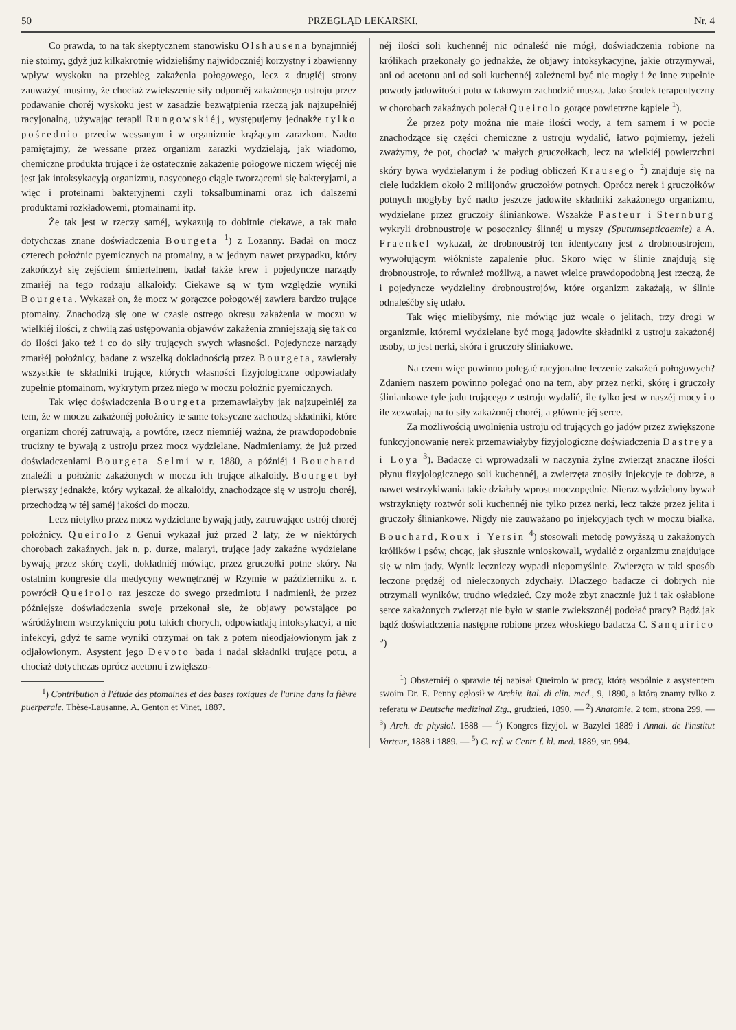50 PRZEGLĄD LEKARSKI. Nr. 4
Co prawda, to na tak skeptycznem stanowisku Olshausena bynajmniéj nie stoimy, gdyż już kilkakrotnie widzieliśmy najwidoczniéj korzystny i zbawienny wpływ wyskoku na przebieg zakażenia połogowego, lecz z drugiéj strony zauważyć musimy, że chociaż zwiększenie siły odporněj zakażonego ustroju przez podawanie choréj wyskoku jest w zasadzie bezwątpienia rzeczą jak najzupełniéj racyjonalną, używając terapii Rungowskiéj, występujemy jednakże tylko pośrednio przeciw wessanym i w organizmie krążącym zarazkom. Nadto pamiętajmy, że wessane przez organizm zarazki wydzielają, jak wiadomo, chemiczne produkta trujące i że ostatecznie zakażenie połogowe niczem więcéj nie jest jak intoksykacyją organizmu, nasyconego ciągle tworzącemi się bakteryjami, a więc i proteinami bakteryjnemi czyli toksalbuminami oraz ich dalszemi produktami rozkładowemi, ptomainami itp.
Że tak jest w rzeczy saméj, wykazują to dobitnie ciekawe, a tak mało dotychczas znane doświadczenia Bourgeta <sup>1</sup>) z Lozanny. Badał on mocz czterech położnic pyemicznych na ptomainy, a w jednym nawet przypadku, który zakończył się zejściem śmiertelnem, badał także krew i pojedyncze narządy zmarłéj na tego rodzaju alkaloidy. Ciekawe są w tym względzie wyniki Bourgeta. Wykazał on, że mocz w gorączce połogowéj zawiera bardzo trujące ptomainy. Znachodzą się one w czasie ostrego okresu zakażenia w moczu w wielkiéj ilości, z chwilą zaś ustępowania objawów zakażenia zmniejszają się tak co do ilości jako też i co do siły trujących swych własności. Pojedyncze narządy zmarłéj położnicy, badane z wszelką dokładnością przez Bourgeta, zawierały wszystkie te składniki trujące, których własności fizyjologiczne odpowiadały zupełnie ptomainom, wykrytym przez niego w moczu położnic pyemicznych.
Tak więc doświadczenia Bourgeta przemawiałyby jak najzupełniéj za tem, że w moczu zakażonéj położnicy te same toksyczne zachodzą składniki, które organizm choréj zatruwają, a powtóre, rzecz niemniéj ważna, że prawdopodobnie trucizny te bywają z ustroju przez mocz wydzielane. Nadmieniamy, że już przed doświadczeniami Bourgeta Selmi w r. 1880, a późniéj i Bouchard znaleźli u położnic zakażonych w moczu ich trujące alkaloidy. Bourget był pierwszy jednakże, który wykazał, że alkaloidy, znachodzące się w ustroju choréj, przechodzą w téj saméj jakości do moczu.
Lecz nietylko przez mocz wydzielane bywają jady, zatruwające ustrój choréj położnicy. Queirolo z Genui wykazał już przed 2 laty, że w niektórych chorobach zakaźnych, jak n. p. durze, malaryi, trujące jady zakaźne wydzielane bywają przez skórę czyli, dokładniéj mówiąc, przez gruczołki potne skóry. Na ostatnim kongresie dla medycyny wewnętrznéj w Rzymie w październiku z. r. powrócił Queirolo raz jeszcze do swego przedmiotu i nadmienił, że przez późniejsze doświadczenia swoje przekonał się, że objawy powstające po wśródżylnem wstrzyknięciu potu takich chorych, odpowiadają intoksykacyi, a nie infekcyi, gdyż te same wyniki otrzymał on tak z potem nieodjałowionym jak z odjałowionym. Asystent jego Devoto bada i nadal składniki trujące potu, a chociaż dotychczas oprócz acetonu i zwiększo-
<sup>1</sup>) Contribution à l'étude des ptomaines et des bases toxiques de l'urine dans la fièvre puerperale. Thèse-Lausanne. A. Genton et Vinet, 1887.
néj ilości soli kuchennéj nic odnaleść nie mógł, doświadczenia robione na królikach przekonały go jednakże, że objawy intoksykacyjne, jakie otrzymywał, ani od acetonu ani od soli kuchennéj zależnemi być nie mogły i że inne zupełnie powody jadowitości potu w takowym zachodzić muszą. Jako środek terapeutyczny w chorobach zakaźnych polecał Queirolo gorące powietrzne kąpiele <sup>1</sup>).
Że przez poty można nie małe ilości wody, a tem samem i w pocie znachodzące się części chemiczne z ustroju wydalić, łatwo pojmiemy, jeżeli zważymy, że pot, chociaż w małych gruczołkach, lecz na wielkiéj powierzchni skóry bywa wydzielanym i że podług obliczeń Krausego <sup>2</sup>) znajduje się na ciele ludzkiem około 2 milijonów gruczołów potnych. Oprócz nerek i gruczołków potnych mogłyby być nadto jeszcze jadowite składniki zakażonego organizmu, wydzielane przez gruczoły śliniankowe. Wszakże Pasteur i Sternburg wykryli drobnoustroje w posocznicy ślinnéj u myszy (Sputumsepticaemie) a A. Fraenkel wykazał, że drobnoustrój ten identyczny jest z drobnoustrojem, wywołującym włókniste zapalenie płuc. Skoro więc w ślinie znajdują się drobnoustroje, to również możliwą, a nawet wielce prawdopodobną jest rzeczą, że i pojedyncze wydzieliny drobnoustrojów, które organizm zakażają, w ślinie odnaleśćby się udało.
Tak więc mielibyśmy, nie mówiąc już wcale o jelitach, trzy drogi w organizmie, któremi wydzielane być mogą jadowite składniki z ustroju zakażonéj osoby, to jest nerki, skóra i gruczoły śliniakowe.
Na czem więc powinno polegać racyjonalne leczenie zakażeń połogowych? Zdaniem naszem powinno polegać ono na tem, aby przez nerki, skórę i gruczoły śliniankowe tyle jadu trującego z ustroju wydalić, ile tylko jest w naszéj mocy i o ile zezwalają na to siły zakażonéj choréj, a głównie jéj serce.
Za możliwością uwolnienia ustroju od trujących go jadów przez zwiększone funkcyjonowanie nerek przemawiałyby fizyjologiczne doświadczenia Dastreya i Loya <sup>3</sup>). Badacze ci wprowadzali w naczynia żylne zwierząt znaczne ilości płynu fizyjologicznego soli kuchennéj, a zwierzęta znosiły injekcyje te dobrze, a nawet wstrzykiwania takie działały wprost moczopędnie. Nieraz wydzielony bywał wstrzyknięty roztwór soli kuchennéj nie tylko przez nerki, lecz także przez jelita i gruczoły śliniankowe. Nigdy nie zauważano po injekcyjach tych w moczu białka. Bouchard, Roux i Yersin <sup>4</sup>) stosowali metodę powyższą u zakażonych królików i psów, chcąc, jak słusznie wnioskowali, wydalić z organizmu znajdujące się w nim jady. Wynik leczniczy wypadł niepomyślnie. Zwierzęta w taki sposób leczone prędzéj od nieleczonych zdychały. Dlaczego badacze ci dobrych nie otrzymali wyników, trudno wiedzieć. Czy może zbyt znacznie już i tak osłabione serce zakażonych zwierząt nie było w stanie zwiększonéj podołać pracy? Bądź jak bądź doświadczenia następne robione przez włoskiego badacza C. Sanquirico <sup>5</sup>)
<sup>1</sup>) Obszerniéj o sprawie téj napisał Queirolo w pracy, którą wspólnie z asystentem swoim Dr. E. Penny ogłosił w Archiv. ital. di clin. med., 9, 1890, a którą znamy tylko z referatu w Deutsche medizinal Ztg., grudzień, 1890. — <sup>2</sup>) Anatomie, 2 tom, strona 299. — <sup>3</sup>) Arch. de physiol. 1888 — <sup>4</sup>) Kongres fizyjol. w Bazylei 1889 i Annal. de l'institut Varteur, 1888 i 1889. — <sup>5</sup>) C. ref. w Centr. f. kl. med. 1889, str. 994.